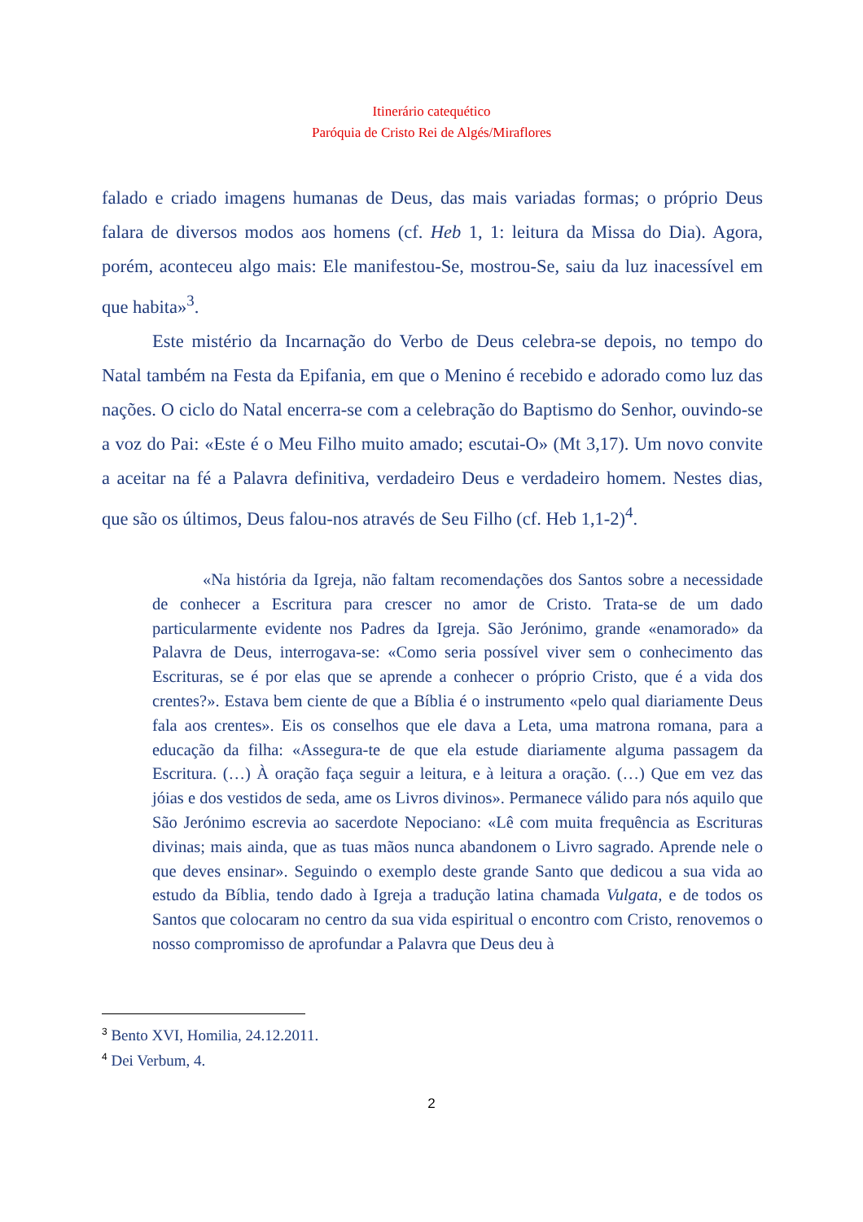Itinerário catequético
Paróquia de Cristo Rei de Algés/Miraflores
falado e criado imagens humanas de Deus, das mais variadas formas; o próprio Deus falara de diversos modos aos homens (cf. Heb 1, 1: leitura da Missa do Dia). Agora, porém, aconteceu algo mais: Ele manifestou-Se, mostrou-Se, saiu da luz inacessível em que habita»<sup>3</sup>.
Este mistério da Incarnação do Verbo de Deus celebra-se depois, no tempo do Natal também na Festa da Epifania, em que o Menino é recebido e adorado como luz das nações. O ciclo do Natal encerra-se com a celebração do Baptismo do Senhor, ouvindo-se a voz do Pai: «Este é o Meu Filho muito amado; escutai-O» (Mt 3,17). Um novo convite a aceitar na fé a Palavra definitiva, verdadeiro Deus e verdadeiro homem. Nestes dias, que são os últimos, Deus falou-nos através de Seu Filho (cf. Heb 1,1-2)<sup>4</sup>.
«Na história da Igreja, não faltam recomendações dos Santos sobre a necessidade de conhecer a Escritura para crescer no amor de Cristo. Trata-se de um dado particularmente evidente nos Padres da Igreja. São Jerónimo, grande «enamorado» da Palavra de Deus, interrogava-se: «Como seria possível viver sem o conhecimento das Escrituras, se é por elas que se aprende a conhecer o próprio Cristo, que é a vida dos crentes?». Estava bem ciente de que a Bíblia é o instrumento «pelo qual diariamente Deus fala aos crentes». Eis os conselhos que ele dava a Leta, uma matrona romana, para a educação da filha: «Assegura-te de que ela estude diariamente alguma passagem da Escritura. (…) À oração faça seguir a leitura, e à leitura a oração. (…) Que em vez das jóias e dos vestidos de seda, ame os Livros divinos». Permanece válido para nós aquilo que São Jerónimo escrevia ao sacerdote Nepociano: «Lê com muita frequência as Escrituras divinas; mais ainda, que as tuas mãos nunca abandonem o Livro sagrado. Aprende nele o que deves ensinar». Seguindo o exemplo deste grande Santo que dedicou a sua vida ao estudo da Bíblia, tendo dado à Igreja a tradução latina chamada Vulgata, e de todos os Santos que colocaram no centro da sua vida espiritual o encontro com Cristo, renovemos o nosso compromisso de aprofundar a Palavra que Deus deu à
<sup>3</sup> Bento XVI, Homilia, 24.12.2011.
<sup>4</sup> Dei Verbum, 4.
2